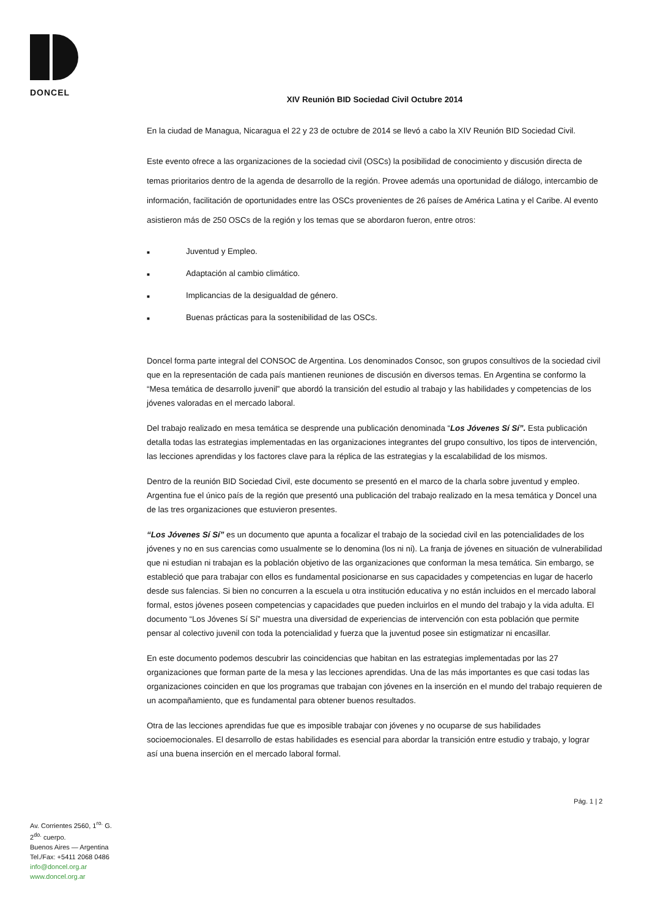DONCEL
Av. Corrientes 2560, 1<sup>ro.</sup> G.
2<sup>do.</sup> cuerpo.
Buenos Aires — Argentina
Tel./Fax: +5411 2068 0486
info@doncel.org.ar
www.doncel.org.ar
XIV Reunión BID Sociedad Civil Octubre 2014
En la ciudad de Managua, Nicaragua el 22 y 23 de octubre de 2014 se llevó a cabo la XIV Reunión BID Sociedad Civil.
Este evento ofrece a las organizaciones de la sociedad civil (OSCs) la posibilidad de conocimiento y discusión directa de temas prioritarios dentro de la agenda de desarrollo de la región. Provee además una oportunidad de diálogo, intercambio de información, facilitación de oportunidades entre las OSCs provenientes de 26 países de América Latina y el Caribe. Al evento asistieron más de 250 OSCs de la región y los temas que se abordaron fueron, entre otros:
■ Juventud y Empleo.
■ Adaptación al cambio climático.
■ Implicancias de la desigualdad de género.
■ Buenas prácticas para la sostenibilidad de las OSCs.
Doncel forma parte integral del CONSOC de Argentina. Los denominados Consoc, son grupos consultivos de la sociedad civil que en la representación de cada país mantienen reuniones de discusión en diversos temas. En Argentina se conformo la “Mesa temática de desarrollo juvenil” que abordó la transición del estudio al trabajo y las habilidades y competencias de los jóvenes valoradas en el mercado laboral.
Del trabajo realizado en mesa temática se desprende una publicación denominada “Los Jóvenes Sí Sí”. Esta publicación detalla todas las estrategias implementadas en las organizaciones integrantes del grupo consultivo, los tipos de intervención, las lecciones aprendidas y los factores clave para la réplica de las estrategias y la escalabilidad de los mismos.
Dentro de la reunión BID Sociedad Civil, este documento se presentó en el marco de la charla sobre juventud y empleo. Argentina fue el único país de la región que presentó una publicación del trabajo realizado en la mesa temática y Doncel una de las tres organizaciones que estuvieron presentes.
“Los Jóvenes Sí Sí” es un documento que apunta a focalizar el trabajo de la sociedad civil en las potencialidades de los jóvenes y no en sus carencias como usualmente se lo denomina (los ni ni). La franja de jóvenes en situación de vulnerabilidad que ni estudian ni trabajan es la población objetivo de las organizaciones que conforman la mesa temática. Sin embargo, se estableció que para trabajar con ellos es fundamental posicionarse en sus capacidades y competencias en lugar de hacerlo desde sus falencias. Si bien no concurren a la escuela u otra institución educativa y no están incluidos en el mercado laboral formal, estos jóvenes poseen competencias y capacidades que pueden incluirlos en el mundo del trabajo y la vida adulta. El documento “Los Jóvenes Sí Sí” muestra una diversidad de experiencias de intervención con esta población que permite pensar al colectivo juvenil con toda la potencialidad y fuerza que la juventud posee sin estigmatizar ni encasillar.
En este documento podemos descubrir las coincidencias que habitan en las estrategias implementadas por las 27 organizaciones que forman parte de la mesa y las lecciones aprendidas. Una de las más importantes es que casi todas las organizaciones coinciden en que los programas que trabajan con jóvenes en la inserción en el mundo del trabajo requieren de un acompañamiento, que es fundamental para obtener buenos resultados.
Otra de las lecciones aprendidas fue que es imposible trabajar con jóvenes y no ocuparse de sus habilidades socioemocionales. El desarrollo de estas habilidades es esencial para abordar la transición entre estudio y trabajo, y lograr así una buena inserción en el mercado laboral formal.
Pág. 1 | 2